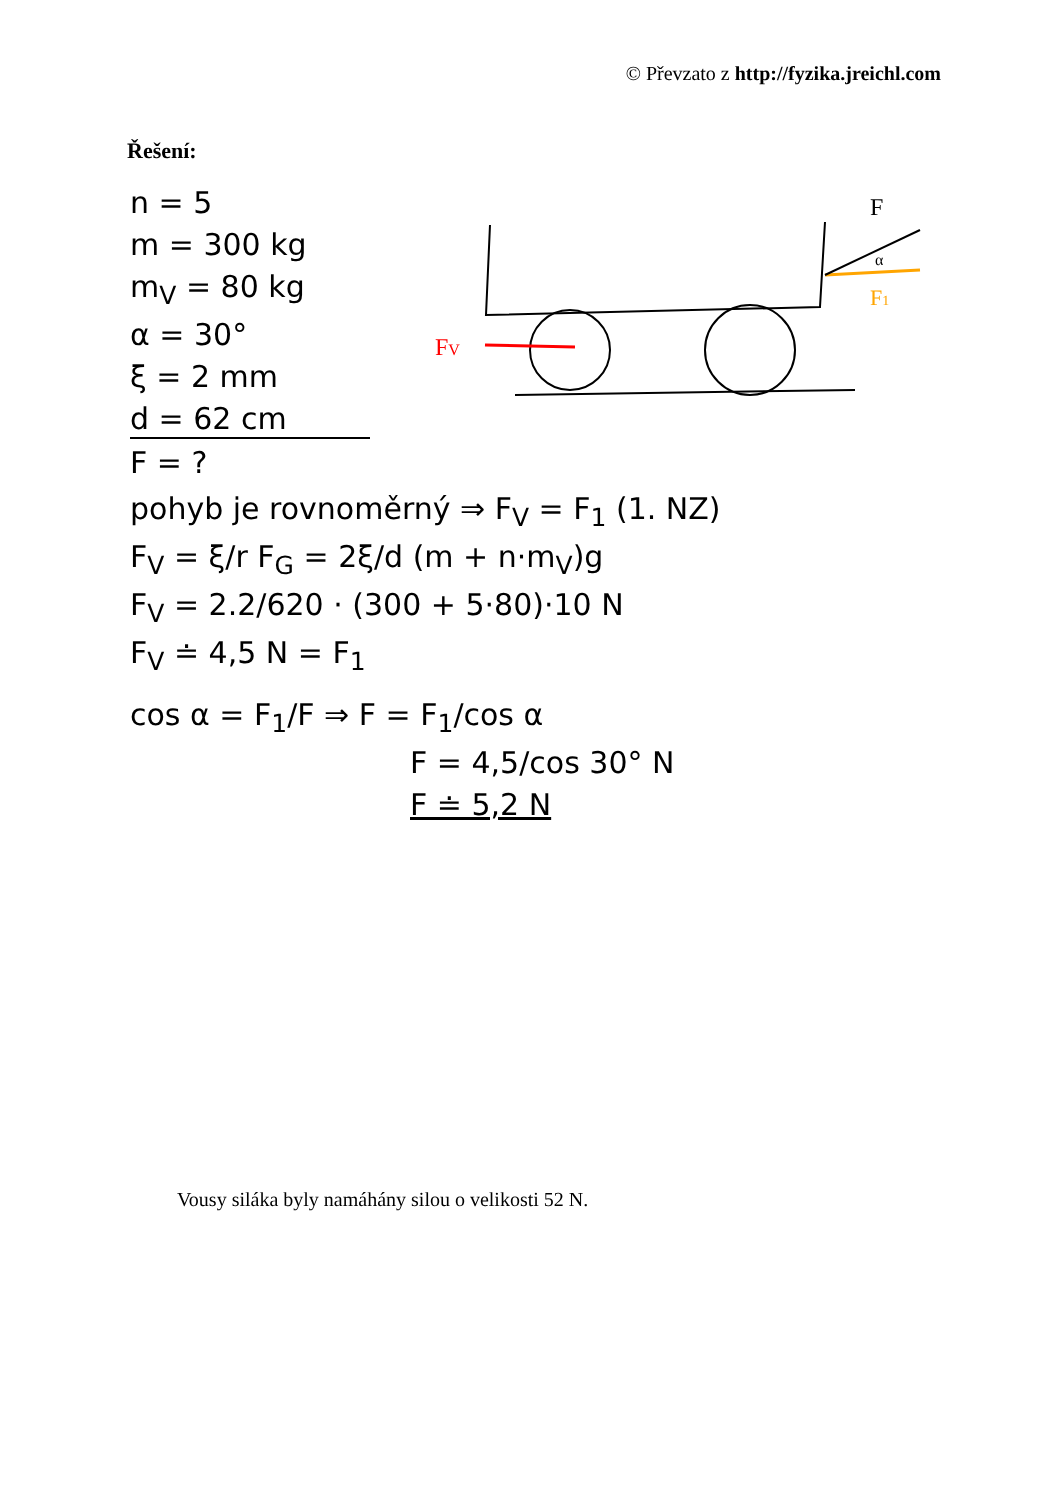© Převzato z http://fyzika.jreichl.com
Řešení:
FV
F1
F
α
n = 5
m = 300 kg
m<sub>V</sub> = 80 kg
α = 30°
ξ = 2 mm
d = 62 cm
F = ?
pohyb je rovnoměrný ⇒ F<sub>V</sub> = F<sub>1</sub> (1. NZ)
F<sub>V</sub> = ξ/r F<sub>G</sub> = 2ξ/d (m + n·m<sub>V</sub>)g
F<sub>V</sub> = 2.2/620 · (300 + 5·80)·10 N
F<sub>V</sub> ≐ 4,5 N = F<sub>1</sub>
cos α = F<sub>1</sub>/F ⇒ F = F<sub>1</sub>/cos α
F = 4,5/cos 30° N
F ≐ 5,2 N
Vousy siláka byly namáhány silou o velikosti 52 N.